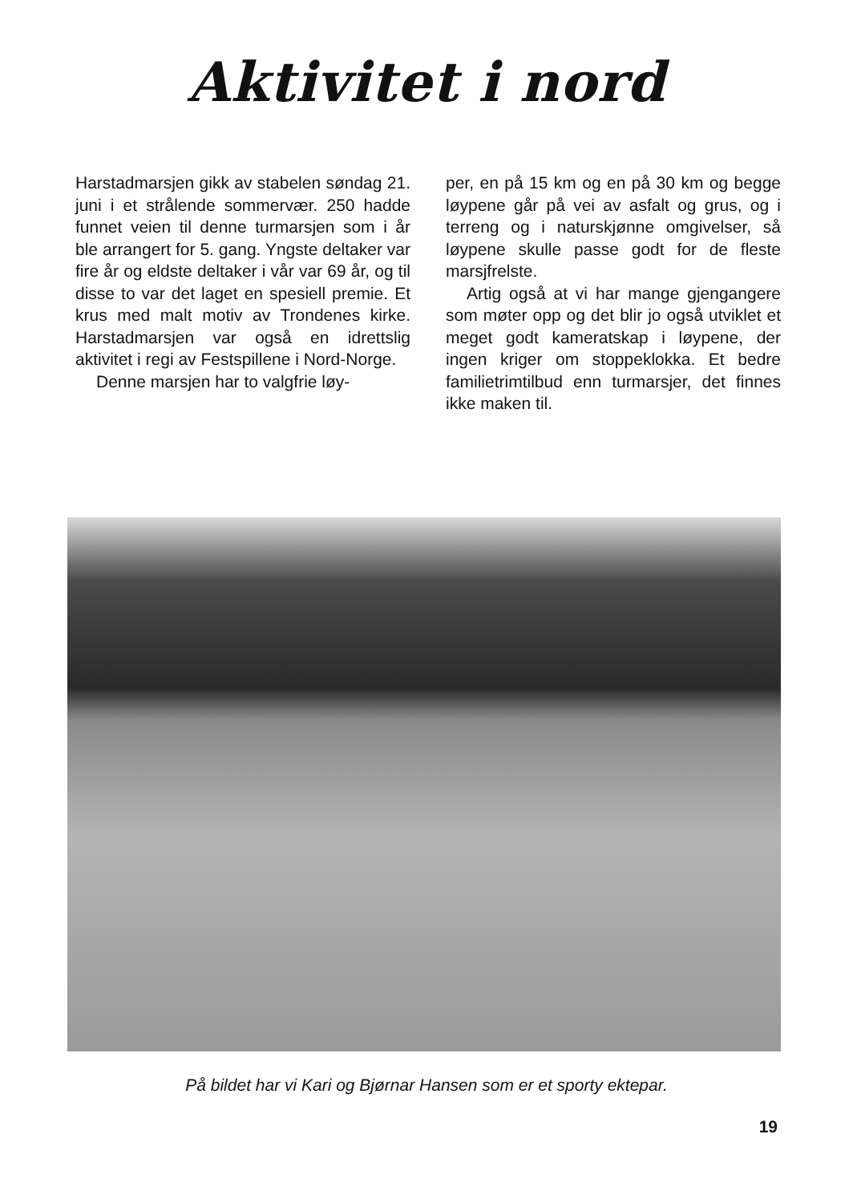Aktivitet i nord
Harstadmarsjen gikk av stabelen søndag 21. juni i et strålende sommervær. 250 hadde funnet veien til denne turmarsjen som i år ble arrangert for 5. gang. Yngste deltaker var fire år og eldste deltaker i vår var 69 år, og til disse to var det laget en spesiell premie. Et krus med malt motiv av Trondenes kirke. Harstadmarsjen var også en idrettslig aktivitet i regi av Festspillene i Nord-Norge.
Denne marsjen har to valgfrie løy-
per, en på 15 km og en på 30 km og begge løypene går på vei av asfalt og grus, og i terreng og i naturskjønne omgivelser, så løypene skulle passe godt for de fleste marsjfrelste.
Artig også at vi har mange gjengangere som møter opp og det blir jo også utviklet et meget godt kameratskap i løypene, der ingen kriger om stoppeklokka. Et bedre familietrimtilbud enn turmarsjer, det finnes ikke maken til.
På bildet har vi Kari og Bjørnar Hansen som er et sporty ektepar.
19